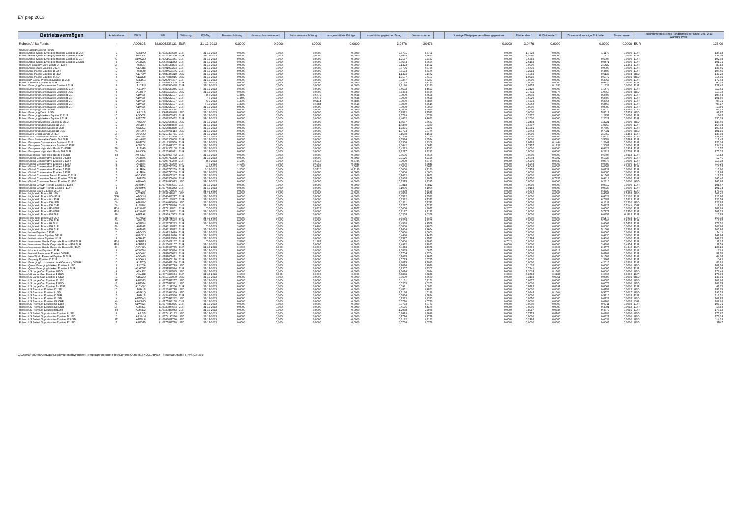EY prep 2013
| Betriebsvermögen | Anteilsklasse | WKN | ISIN | Währung | EX-Tag | Barausschüttung | davon schon versteuert | Substanzausschüttung | ausgeschüttete Erträge | ausschüttungsgleicher Ertrag | Gesamtsumme | | Sonstige Wertpapierveräußerungsgewinne | Dividenden * | Alt Dividende ** | Zinsen und sonstige Einkünfte | Zinsschranke | Rücknahmepreis eines Fondsanteils per Ende Dez. 2013 Währung Preis | |
| --- | --- | --- | --- | --- | --- | --- | --- | --- | --- | --- | --- | --- | --- | --- | --- | --- | --- | --- | --- |
| Robeco Afrika Fonds | - | A0Q6DB | NL0006238131 | EUR | 31-12-2013 | 0,0000 | 0,0000 | 0,0000 | 0,0000 | 3,0476 | 3,0476 | | 0,0000 | 3,0476 | 0,0000 | 0,0000 | 0,0000 | EUR | 126,09 |
| Robeco Capital Growth Funds | | | | | | | | | | | | | | | | | | | |
| Robeco Active Quant Emerging Markets Equities D EUR | D | A0NDKJ | LU0329355670 | EUR | 31-12-2013 | 0,0000 | 0,0000 | 0,0000 | 0,0000 | 2,8701 | 2,8701 | | 0,0000 | 1,7528 | 0,0000 | 1,1173 | 0,0000 | EUR | 126,18 |
| Robeco Active Quant Emerging Markets Equities I EUR | I | A0NDKK | LU0329356306 | EUR | 31-12-2013 | 0,0000 | 0,0000 | 0,0000 | 0,0000 | 3,7435 | 3,7435 | | 0,0000 | 2,5560 | 0,0000 | 1,1875 | 0,0000 | EUR | 131,08 |
| Robeco Active Quant Emerging Markets Equities G EUR | G | A1W2WJ | LU0951559441 | EUR | 31-12-2013 | 0,0000 | 0,0000 | 0,0000 | 0,0000 | 1,2187 | 1,2187 | | 0,0000 | 0,5882 | 0,0000 | 0,6305 | 0,0000 | EUR | 102,04 |
| Robeco Active Quant Emerging Markets Equities Z EUR | Z | A1JPZX | LU0665011342 | EUR | 31-12-2013 | 0,0000 | 0,0000 | 0,0000 | 0,0000 | 3,5654 | 3,5654 | | 0,0000 | 2,6183 | 0,0707 | 0,9471 | 0,0000 | EUR | 101,71 |
| Robeco All Strategy Euro Bonds DH EUR | DH | 988157 | LU0085135894 | EUR | 31-12-2013 | 0,0000 | 0,0000 | 0,0000 | 0,0000 | 2,1422 | 2,1422 | | 0,0000 | 0,0000 | 0,0000 | 2,1422 | 2,1251 | EUR | 80,82 |
| Robeco Asian Stars Equities D EUR | D | A1JGUS | LU0591059224 | EUR | 31-12-2013 | 0,0000 | 0,0000 | 0,0000 | 0,0000 | 0,5736 | 0,5736 | | 0,0000 | 0,5736 | 0,0000 | 0,0000 | 0,0000 | EUR | 128,65 |
| Robeco Asia-Pacific Equities D EUR | D | 988149 | LU0084617165 | EUR | 31-12-2013 | 0,0000 | 0,0000 | 0,0000 | 0,0000 | 0,8174 | 0,8174 | | 0,0000 | 0,2913 | 0,0000 | 0,4408 | 0,0000 | EUR | 106,66 |
| Robeco Asia-Pacific Equities D USD | D | A1J7SW | LU0487305319 | USD | 31-12-2013 | 0,0000 | 0,0000 | 0,0000 | 0,0000 | 1,1472 | 1,1472 | | 0,0000 | 0,4082 | 0,0000 | 0,6137 | 0,0004 | USD | 147,23 |
| Robeco Asia-Pacific Equities I USD | I | A1XDD8 | LU0875837915 | USD | 31-12-2013 | 0,0000 | 0,0000 | 0,0000 | 0,0000 | 1,7107 | 1,7107 | | 0,0000 | 1,0910 | 0,0000 | 0,5072 | 0,0001 | USD | 114,01 |
| Robeco BP Global Premium Equities D EUR | D | A0DL6G | LU0203975437 | EUR | 31-12-2013 | 0,0000 | 0,0000 | 0,0000 | 0,0000 | 0,3367 | 0,3367 | | 0,0000 | 0,0000 | 0,0000 | 0,3367 | 0,0000 | EUR | 172,54 |
| Robeco Chinese Equities D EUR | D | A0CA01 | LU0187077309 | EUR | 31-12-2013 | 0,0000 | 0,0000 | 0,0000 | 0,0000 | 0,4725 | 0,4725 | | 0,0000 | 0,0000 | 0,0000 | 0,4725 | 0,0000 | EUR | 60,18 |
| Robeco Emerging Conservative Equities I EUR | I | A1JJPN | LU0582530498 | EUR | 31-12-2013 | 0,0000 | 0,0000 | 0,0000 | 0,0000 | 4,2190 | 4,2190 | | 0,0000 | 3,0258 | 0,1383 | 1,1932 | 0,0000 | EUR | 121,43 |
| Robeco Emerging Conservative Equities D EUR | D | A1JJPP | LU0582533245 | EUR | 31-12-2013 | 0,0000 | 0,0000 | 0,0000 | 0,0000 | 3,4593 | 3,4593 | | 0,0000 | 2,3120 | 0,0000 | 1,1473 | 0,0000 | EUR | 119,51 |
| Robeco Emerging Conservative Equities I USD | I | A1T9FP | LU0821169231 | USD | 31-12-2013 | 0,0000 | 0,0000 | 0,0000 | 0,0000 | 3,8484 | 3,8484 | | 0,0000 | 2,7631 | 0,0076 | 1,0853 | 0,0003 | USD | 110,72 |
| Robeco Emerging Conservative Equities B EUR | B | A1WZJF | LU0582532197 | EUR | 8-3-2013 | 1,4400 | 0,0000 | 0,6772 | 0,7628 | 0,0000 | 0,7628 | | 0,0000 | 0,0502 | 0,0000 | 0,2608 | 0,0000 | EUR | 105,64 |
| Robeco Emerging Conservative Equities B EUR | B | A1WZJF | LU0582532197 | EUR | 7-6-2013 | 1,4400 | 0,0000 | 0,6772 | 0,7628 | 0,0000 | 0,7628 | | 0,0000 | 0,5020 | 0,0000 | 0,2608 | 0,0000 | EUR | 101,50 |
| Robeco Emerging Conservative Equities B EUR | B | A1WZJF | LU0582532197 | EUR | 6-9-2013 | 1,3000 | 0,0000 | 0,6114 | 0,6886 | 0,0000 | 0,6886 | | 0,0000 | 0,4532 | 0,0000 | 0,2354 | 0,0000 | EUR | 95,71 |
| Robeco Emerging Conservative Equities B EUR | B | A1WZJF | LU0582532197 | EUR | 6-12-2013 | 1,3200 | 0,0000 | 0,4684 | 0,8516 | 0,0000 | 0,8516 | | 0,0000 | 0,6063 | 0,0000 | 0,2453 | 0,0003 | EUR | 95,17 |
| Robeco Emerging Conservative Equities B EUR | B | A1WZJF | LU0582532197 | EUR | 31-12-2013 | 0,0000 | 0,0000 | 0,0000 | 0,0000 | 0,0000 | 0,0000 | | 0,0000 | 0,0000 | 0,0000 | 0,0000 | 0,0000 | EUR | 102,9 |
| Robeco Emerging Debt D EUR | D | A1J7P4 | LU0606403516 | EUR | 31-12-2013 | 0,0000 | 0,0000 | 0,0000 | 0,0000 | 4,9979 | 4,9979 | | 0,0000 | 0,0000 | 0,0000 | 4,9979 | 4,6966 | EUR | 95,17 |
| Robeco Emerging Debt I USD | I | A1J7LB | LU0611924928 | USD | 31-12-2013 | 0,0000 | 0,0000 | 0,0000 | 0,0000 | 5,8512 | 5,8512 | | 0,0000 | 0,0000 | 0,0000 | 5,8512 | 5,5279 | USD | 97,67 |
| Robeco Emerging Markets Equities D EUR | D | A0CATR | LU0187076913 | EUR | 31-12-2013 | 0,0000 | 0,0000 | 0,0000 | 0,0000 | 1,5799 | 1,5799 | | 0,0000 | 0,2977 | 0,0000 | 1,2758 | 0,0000 | EUR | 130,5 |
| Robeco Emerging Markets Equities I EUR | I | A0EQZE | LU0209325462 | EUR | 31-12-2013 | 0,0000 | 0,0000 | 0,0000 | 0,0000 | 4,4632 | 4,4632 | | 0,0000 | 2,2000 | 0,0000 | 2,2521 | 0,0000 | EUR | 230,39 |
| Robeco Emerging Markets Equities D USD | D | A0LFAV | LU0269635834 | USD | 31-12-2013 | 0,0000 | 0,0000 | 0,0000 | 0,0000 | 1,6687 | 1,6687 | | 0,0000 | 0,3404 | 0,0000 | 1,3221 | 0,0000 | USD | 135,59 |
| Robeco Emerging Stars Equities D EUR | D | A0LE9R | LU0254836850 | EUR | 31-12-2013 | 0,0000 | 0,0000 | 0,0000 | 0,0000 | 1,6360 | 1,6360 | | 0,0000 | 0,5607 | 0,0000 | 1,0753 | 0,0000 | EUR | 155,04 |
| Robeco Emerging Stars Equities I EUR | I | A0Q7KC | LU0254839870 | EUR | 31-12-2013 | 0,0000 | 0,0000 | 0,0000 | 0,0000 | 1,9271 | 1,9271 | | 0,0000 | 1,1581 | 0,0000 | 0,7690 | 0,0000 | EUR | 109,63 |
| Robeco Emerging Stars Equities D USD | D | A0RJ0R | LU0370708114 | USD | 31-12-2013 | 0,0000 | 0,0000 | 0,0000 | 0,0000 | 1,0774 | 1,0774 | | 0,0000 | 0,3743 | 0,0000 | 0,7031 | 0,0000 | USD | 101,16 |
| Robeco Euro Credit Bonds DH EUR | DH | A0D9JD | LU0213453771 | EUR | 31-12-2013 | 0,0000 | 0,0000 | 0,0000 | 0,0000 | 3,1659 | 3,1659 | | 0,0000 | 0,0000 | 0,0000 | 3,1659 | 3,1462 | EUR | 125,93 |
| Robeco Euro Government Bonds DH EUR | DH | A0D9JB | LU0213453268 | EUR | 31-12-2013 | 0,0000 | 0,0000 | 0,0000 | 0,0000 | 4,0770 | 4,0770 | | 0,0000 | 0,0000 | 0,0000 | 4,0770 | 4,0391 | EUR | 134,82 |
| Robeco Euro Sustainable Credits DH EUR | DH | A1H4KW | LU0503372608 | EUR | 31-12-2013 | 0,0000 | 0,0000 | 0,0000 | 0,0000 | 3,5584 | 3,5584 | | 0,0000 | 0,0000 | 0,0000 | 3,5584 | 3,5584 | EUR | 117,45 |
| Robeco European Conservative Equities I EUR | I | A0MXTK | LU0312333569 | EUR | 31-12-2013 | 0,0000 | 0,0000 | 0,0000 | 0,0000 | 3,3306 | 3,3306 | | 0,0000 | 2,0863 | 0,1444 | 1,2341 | 0,0000 | EUR | 125,14 |
| Robeco European Conservative Equities D EUR | D | A0NC7K | LU0339661307 | EUR | 31-12-2013 | 0,0000 | 0,0000 | 0,0000 | 0,0000 | 3,0642 | 3,0642 | | 0,0000 | 1,7457 | 0,1839 | 1,3087 | 0,0000 | EUR | 134,19 |
| Robeco European High Yield Bonds ZH EUR | ZH | A1T94S | LU0834379108 | EUR | 31-12-2013 | 0,0000 | 0,0000 | 0,0000 | 0,0000 | 6,4323 | 6,4323 | | 0,0000 | 0,0000 | 0,0000 | 6,4323 | 6,3924 | EUR | 113,57 |
| Robeco European High Yield Bonds DH EUR | DH | A0HGD6 | LU0226953981 | EUR | 31-12-2013 | 0,0000 | 0,0000 | 0,0000 | 0,0000 | 8,2217 | 8,2217 | | 0,0000 | 0,0000 | 0,0000 | 8,2217 | 8,1708 | EUR | 175,32 |
| Robeco European High Yield Bonds IH EUR | IH | A0HGD7 | LU0226955762 | EUR | 31-12-2013 | 0,0000 | 0,0000 | 0,0000 | 0,0000 | 9,5506 | 9,5506 | | 0,0000 | 0,0000 | 0,0000 | 9,5506 | 9,4914 | EUR | 184,3 |
| Robeco Global Conservative Equities D EUR | D | A1JRK5 | LU0705782398 | EUR | 31-12-2013 | 0,0000 | 0,0000 | 0,0000 | 0,0000 | 2,9126 | 2,9126 | | 0,0000 | 2,6004 | 0,1992 | 0,1338 | 0,0000 | EUR | 127,5 |
| Robeco Global Conservative Equities B EUR | B | A1JRK4 | LU0705780269 | EUR | 8-3-2013 | 1,1800 | 0,0000 | 0,5016 | 0,6784 | 0,0000 | 0,6784 | | 0,0000 | 0,6206 | 0,0620 | 0,0578 | 0,0000 | EUR | 118,38 |
| Robeco Global Conservative Equities B EUR | B | A1JRK4 | LU0705780269 | EUR | 7-6-2013 | 1,1900 | 0,0000 | 0,5059 | 0,6841 | 0,0000 | 0,6841 | | 0,0000 | 0,6258 | 0,0000 | 0,0583 | 0,0000 | EUR | 115,26 |
| Robeco Global Conservative Equities B EUR | B | A1JRK4 | LU0705780269 | EUR | 6-9-2013 | 1,1500 | 0,0000 | 0,4889 | 0,6611 | 0,0000 | 0,6611 | | 0,0000 | 0,6048 | 0,0000 | 0,0563 | 0,0000 | EUR | 115,25 |
| Robeco Global Conservative Equities B EUR | B | A1JRK4 | LU0705780269 | EUR | 6-12-2013 | 1,2000 | 0,0000 | 0,3810 | 0,8190 | 0,0000 | 0,8190 | | 0,0000 | 0,7459 | 0,0000 | 0,0731 | 0,0000 | EUR | 115,90 |
| Robeco Global Conservative Equities B EUR | B | A1JRK4 | LU0705780269 | EUR | 31-12-2013 | 0,0000 | 0,0000 | 0,0000 | 0,0000 | 0,0000 | 0,0000 | | 0,0000 | 0,0000 | 0,0000 | 0,0000 | 0,0000 | EUR | 117,64 |
| Robeco Global Consumer Trends Equities D EUR | D | A0CA0W | LU0187079347 | EUR | 31-12-2013 | 0,0000 | 0,0000 | 0,0000 | 0,0000 | 0,1662 | 0,1662 | | 0,0000 | 0,0000 | 0,0000 | 0,1662 | 0,0000 | EUR | 118,75 |
| Robeco Global Consumer Trends Equities Z EUR | Z | A0RJZ9 | LU0363372490 | EUR | 31-12-2013 | 0,0000 | 0,0000 | 0,0000 | 0,0000 | 2,2968 | 2,2968 | | 0,0000 | 1,8650 | 0,7935 | 0,4318 | 0,0000 | EUR | 245,46 |
| Robeco Global Consumer Trends Equities D USD | D | A1H4AS | LU0554840073 | USD | 31-12-2013 | 0,0000 | 0,0000 | 0,0000 | 0,0000 | 0,2315 | 0,2315 | | 0,0000 | 0,0000 | 0,0000 | 0,2315 | 0,0000 | USD | 165,98 |
| Robeco Global Growth Trends Equities D EUR | D | A1W6M7 | LU0974293671 | EUR | 31-12-2013 | 0,0000 | 0,0000 | 0,0000 | 0,0000 | 0,0812 | 0,0812 | | 0,0000 | 0,0000 | 0,0000 | 0,0812 | 0,0000 | EUR | 101,67 |
| Robeco Global Growth Trends Equities I EUR | I | A1W6M6 | LU0974293242 | EUR | 31-12-2013 | 0,0000 | 0,0000 | 0,0000 | 0,0000 | 0,1006 | 0,1006 | | 0,0000 | 0,0183 | 0,0000 | 0,0823 | 0,0000 | EUR | 101,74 |
| Robeco Global Stars Equities D EUR | D | A0YFGU | LU0387754996 | EUR | 31-12-2013 | 0,0000 | 0,0000 | 0,0000 | 0,0000 | 0,8499 | 0,8499 | | 0,0000 | 0,5779 | 0,0000 | 0,2720 | 0,0000 | EUR | 178,35 |
| Robeco High Yield Bonds IH USD | IH | A0YFGL | LU0398248921 | USD | 31-12-2013 | 0,0000 | 0,0000 | 0,0000 | 0,0000 | 9,4568 | 9,4568 | | 0,0000 | 0,0000 | 0,0000 | 9,4568 | 9,5676 | USD | 209,42 |
| Robeco High Yield Bonds 0DH EUR | 0DH | A1C63H | LU0545439217 | EUR | 31-12-2013 | 0,0000 | 0,0000 | 0,0000 | 0,0000 | 6,6522 | 6,6522 | | 0,0000 | 0,0000 | 0,0000 | 6,6522 | 6,7120 | EUR | 126,96 |
| Robeco High Yield Bonds 0IH EUR | 0IH | A1H5G3 | LU0570123827 | EUR | 31-12-2013 | 0,0000 | 0,0000 | 0,0000 | 0,0000 | 6,7382 | 6,7382 | | 0,0000 | 0,0000 | 0,0000 | 6,7382 | 6,5313 | EUR | 123,54 |
| Robeco High Yield Bonds DH USD | DH | A1H9VV | LU0594695099 | USD | 31-12-2013 | 0,0000 | 0,0000 | 0,0000 | 0,0000 | 6,1211 | 6,1211 | | 0,0000 | 0,0000 | 0,0000 | 6,1211 | 6,2210 | USD | 123,65 |
| Robeco High Yield Bonds DH CHF | DH | A1JVWK | LU0677789876 | CHF | 31-12-2013 | 0,0000 | 0,0000 | 0,0000 | 0,0000 | 5,6227 | 5,6227 | | 0,0000 | 0,0000 | 0,0000 | 5,6227 | 5,7141 | CHF | 117,92 |
| Robeco High Yield Bonds IEH EUR | IEH | A1JXWW | LU0779184851 | EUR | 7-6-2013 | 3,0800 | 0,0000 | 2,8723 | 0,2077 | 0,0000 | 0,2077 | | 0,2077 | 0,0000 | 0,0000 | 0,0000 | 0,0000 | EUR | 102,69 |
| Robeco High Yield Bonds IEH EUR | IEH | A1JXWW | LU0779184851 | EUR | 31-12-2013 | 0,0000 | 0,0000 | 0,0000 | 0,0000 | 5,7177 | 5,7177 | | 0,0000 | 0,0000 | 0,0000 | 5,7177 | 5,7850 | EUR | 107,23 |
| Robeco High Yield Bonds FH EUR | FH | A1KDAL | LU0792910563 | EUR | 31-12-2013 | 0,0000 | 0,0000 | 0,0000 | 0,0000 | 6,0358 | 6,0358 | | 0,0000 | 0,0000 | 0,0000 | 6,0358 | 6,1113 | EUR | 115,89 |
| Robeco High Yield Bonds ZH EUR | ZH | A0YFG2 | LU0301741434 | EUR | 31-12-2013 | 0,0000 | 0,0000 | 0,0000 | 0,0000 | 9,5175 | 9,5175 | | 0,0000 | 0,0000 | 0,0000 | 9,5175 | 9,5933 | EUR | 165,38 |
| Robeco High Yield Bonds DH EUR | DH | 988158 | LU0085136942 | EUR | 31-12-2013 | 0,0000 | 0,0000 | 0,0000 | 0,0000 | 5,7205 | 5,7205 | | 0,0000 | 0,0000 | 0,0000 | 5,7205 | 5,8135 | EUR | 119,67 |
| Robeco High Yield Bonds IH EUR | IH | A0F61M | LU0227757233 | EUR | 31-12-2013 | 0,0000 | 0,0000 | 0,0000 | 0,0000 | 9,4568 | 9,4568 | | 0,0000 | 0,0000 | 0,0000 | 9,4568 | 9,5676 | EUR | 179,52 |
| Robeco High Yield Bonds EH EUR | EH | A0JC4P | LU0243182812 | EUR | 7-6-2013 | 3,0900 | 0,0000 | 2,6100 | 0,4800 | 0,0000 | 0,4800 | | 0,4800 | 0,0000 | 0,0000 | 0,0000 | 0,0000 | EUR | 102,66 |
| Robeco High Yield Bonds EH EUR | EH | A0JC4P | LU0243182812 | EUR | 31-12-2013 | 0,0000 | 0,0000 | 0,0000 | 0,0000 | 5,1664 | 5,1664 | | 0,0000 | 0,0000 | 0,0000 | 5,1664 | 5,2506 | EUR | 106,86 |
| Robeco Indian Equities D EUR | D | A1C43D | LU0491217419 | EUR | 31-12-2013 | 0,0000 | 0,0000 | 0,0000 | 0,0000 | 0,0000 | 0,0000 | | 0,0000 | 0,0000 | 0,0000 | 0,0000 | 0,0000 | EUR | 84,11 |
| Robeco Infrastructure Equities D EUR | D | A0RCXU | LU0368812086 | EUR | 31-12-2013 | 0,0000 | 0,0000 | 0,0000 | 0,0000 | 0,4430 | 0,4430 | | 0,0000 | 0,0000 | 0,0000 | 0,4430 | 0,0000 | EUR | 141,94 |
| Robeco Infrastructure Equities I EUR | I | A0RC4T | LU0368812599 | EUR | 31-12-2013 | 0,0000 | 0,0000 | 0,0000 | 0,0000 | 0,7587 | 0,7587 | | 0,0000 | 0,2894 | 0,0000 | 0,4693 | 0,0000 | EUR | 147,23 |
| Robeco Investment Grade Corporate Bonds IEH EUR | IEH | A0RMZJ | LU0425027157 | EUR | 7-6-2013 | 2,8300 | 0,0000 | 2,1287 | 0,7013 | 0,0000 | 0,7013 | | 0,7013 | 0,0000 | 0,0000 | 0,0000 | 0,0000 | EUR | 111,15 |
| Robeco Investment Grade Corporate Bonds IEH EUR | IEH | A0RMZJ | LU0425027157 | EUR | 31-12-2013 | 0,0000 | 0,0000 | 0,0000 | 0,0000 | 3,4992 | 3,4992 | | 0,0000 | 0,0000 | 0,0000 | 3,4992 | 3,4954 | EUR | 111,59 |
| Robeco Investment Grade Corporate Bonds DH EUR | DH | A0RNKA | LU0427063705 | EUR | 31-12-2013 | 0,0000 | 0,0000 | 0,0000 | 0,0000 | 3,4678 | 3,4678 | | 0,0000 | 0,0000 | 0,0000 | 3,4678 | 3,4640 | EUR | 129,29 |
| Robeco Momentum Equities I EUR | I | A1W05M | LU0803250884 | EUR | 31-12-2013 | 0,0000 | 0,0000 | 0,0000 | 0,0000 | 1,0865 | 1,0865 | | 0,0000 | 0,9648 | 0,0618 | 0,0249 | 0,0000 | EUR | 123,9 |
| Robeco Natural Resources Equities D EUR | D | A0CA0Y | LU0187079693 | EUR | 31-12-2013 | 0,0000 | 0,0000 | 0,0000 | 0,0000 | 0,6704 | 0,6704 | | 0,0000 | 0,0000 | 0,0000 | 0,6704 | 0,0000 | EUR | 81,76 |
| Robeco New World Financial Equities D EUR | D | A0CA0S | LU0187077481 | EUR | 31-12-2013 | 0,0000 | 0,0000 | 0,0000 | 0,0000 | 0,1695 | 0,1695 | | 0,0000 | 0,0000 | 0,0000 | 0,1602 | 0,0000 | EUR | 44,08 |
| Robeco Property Equities D EUR | D | A0CA0U | LU0187079180 | EUR | 31-12-2013 | 0,0000 | 0,0000 | 0,0000 | 0,0000 | 2,0795 | 2,0795 | | 0,0000 | 0,0000 | 0,0000 | 1,3869 | 0,0000 | EUR | 104,2 |
| Robeco Emerging Lux-o-rente Local Currency D EUR | D | A1J7TQ | LU0862488169 | EUR | 31-12-2013 | 0,0000 | 0,0000 | 0,0000 | 0,0000 | 4,2015 | 4,2015 | | 0,0000 | 0,0000 | 0,0000 | 4,2015 | 4,2602 | EUR | 83,63 |
| Robeco Quant Emerging Markets Equities I USD | I | A1J7YA | LU0746585719 | USD | 31-12-2013 | 0,0000 | 0,0000 | 0,0000 | 0,0000 | 2,1026 | 2,1026 | | 0,0000 | 2,1026 | 0,0000 | 0,0000 | 0,0000 | USD | 101,54 |
| Robeco Quant Emerging Markets Equities I EUR | I | A1XD6W | LU0951559524 | EUR | 31-12-2013 | 0,0000 | 0,0000 | 0,0000 | 0,0000 | 0,7307 | 0,7307 | | 0,0000 | 0,7241 | 0,0000 | 0,0066 | 0,0000 | EUR | 100,68 |
| Robeco US Large Cap Equities I USD | I | A0YJEY | LU0474363545 | USD | 31-12-2013 | 0,0000 | 0,0000 | 0,0000 | 0,0000 | 1,3014 | 1,3014 | | 0,0000 | 1,3014 | 0,1603 | 0,0000 | 0,0000 | USD | 178,49 |
| Robeco US Large Cap Equities D EUR | D | A0YJEZ | LU0474363974 | EUR | 31-12-2013 | 0,0000 | 0,0000 | 0,0000 | 0,0000 | 0,3838 | 0,3838 | | 0,0000 | 0,3838 | 0,0288 | 0,0000 | 0,0000 | EUR | 179,05 |
| Robeco US Large Cap Equities D USD | D | A1CZ2Q | LU0510167009 | USD | 31-12-2013 | 0,0000 | 0,0000 | 0,0000 | 0,0000 | 0,3630 | 0,3630 | | 0,0000 | 0,3192 | 0,0351 | 0,0305 | 0,0001 | USD | 148,91 |
| Robeco US Large Cap Equities IE USD | IE | A1W6F3 | LU0975848267 | USD | 31-12-2013 | 0,0000 | 0,0000 | 0,0000 | 0,0000 | 0,1161 | 0,1161 | | 0,0000 | 0,0977 | 0,0000 | 0,0085 | 0,0000 | USD | 109,96 |
| Robeco US Large Cap Equities E USD | E | A1W6F4 | LU0975848341 | USD | 31-12-2013 | 0,0000 | 0,0000 | 0,0000 | 0,0000 | 0,0203 | 0,0203 | | 0,0000 | 0,0000 | 0,0000 | 0,0079 | 0,0000 | USD | 109,78 |
| Robeco US Large Cap Equities DH EUR | DH | A1CYQY | LU0510167264 | EUR | 31-12-2013 | 0,0000 | 0,0000 | 0,0000 | 0,0000 | 0,0991 | 0,0991 | | 0,0000 | 0,0883 | 0,0391 | 0,0061 | 0,0000 | EUR | 47,73 |
| Robeco US Premium Equities D USD | D | A0F61P | LU0226953718 | USD | 31-12-2013 | 0,0000 | 0,0000 | 0,0000 | 0,0000 | 0,4851 | 0,4851 | | 0,0000 | 0,0000 | 0,0000 | 0,4752 | 0,0015 | USD | 182,79 |
| Robeco US Premium Equities I USD | I | A0F61Q | LU0226954369 | USD | 31-12-2013 | 0,0000 | 0,0000 | 0,0000 | 0,0000 | 1,5136 | 1,5136 | | 0,0000 | 0,9348 | 0,1604 | 0,5670 | 0,0017 | USD | 196,53 |
| Robeco US Premium Equities D EUR | D | A0F61P | LU0434928536 | EUR | 31-12-2013 | 0,0000 | 0,0000 | 0,0000 | 0,0000 | 0,5834 | 0,5834 | | 0,0000 | 0,0000 | 0,0000 | 0,5716 | 0,0018 | EUR | 219,51 |
| Robeco US Premium Equities K USD | K | A1W6W3 | LU0975849232 | USD | 31-12-2013 | 0,0000 | 0,0000 | 0,0000 | 0,0000 | 0,1323 | 0,1323 | | 0,0000 | 0,0550 | 0,0000 | 0,0722 | 0,0002 | USD | 108,85 |
| Robeco US Premium Equities KH CHF | KH | A1W9MD | LU0975849158 | CHF | 31-12-2013 | 0,0000 | 0,0000 | 0,0000 | 0,0000 | 0,0770 | 0,0770 | | 0,0000 | 0,0000 | 0,0000 | 0,0709 | 0,0002 | CHF | 108,69 |
| Robeco US Premium Equities KH EUR | KH | A1W6W4 | LU0975849075 | EUR | 31-12-2013 | 0,0000 | 0,0000 | 0,0000 | 0,0000 | 0,0773 | 0,0773 | | 0,0000 | 0,0000 | 0,0000 | 0,0711 | 0,0002 | EUR | 108,71 |
| Robeco US Premium Equities DH EUR | DH | A0M1D1 | LU0320896664 | EUR | 31-12-2013 | 0,0000 | 0,0000 | 0,0000 | 0,0000 | 0,4175 | 0,4175 | | 0,0000 | 0,0000 | 0,0000 | 0,4091 | 0,0013 | EUR | 163,2 |
| Robeco US Premium Equities IH EUR | IH | A0M1D2 | LU0320897043 | EUR | 31-12-2013 | 0,0000 | 0,0000 | 0,0000 | 0,0000 | 1,2988 | 1,2988 | | 0,0000 | 0,8017 | 0,0834 | 0,4872 | 0,0015 | EUR | 175,13 |
| Robeco US Select Opportunities Equities I USD | I | A1J2I5 | LU0674140123 | USD | 31-12-2013 | 0,0000 | 0,0000 | 0,0000 | 0,0000 | 0,9619 | 0,9619 | | 0,0000 | 0,7778 | 0,0105 | 0,0183 | 0,0000 | USD | 175,67 |
| Robeco US Select Opportunities Equities D USD | D | A1JKVM | LU0674140396 | USD | 31-12-2013 | 0,0000 | 0,0000 | 0,0000 | 0,0000 | 0,1776 | 0,1776 | | 0,0000 | 0,0000 | 0,0000 | 0,0327 | 0,0000 | USD | 172,14 |
| Robeco US Select Opportunities Equities IE USD | IE | A1W4L8 | LU0963031736 | USD | 31-12-2013 | 0,0000 | 0,0000 | 0,0000 | 0,0000 | 0,3192 | 0,3192 | | 0,0000 | 0,2466 | 0,0000 | 0,0034 | 0,0000 | USD | 114,29 |
| Robeco US Select Opportunities Equities E USD | E | A1W6F5 | LU0975848770 | USD | 31-12-2013 | 0,0000 | 0,0000 | 0,0000 | 0,0000 | 0,0766 | 0,0766 | | 0,0000 | 0,0000 | 0,0000 | 0,0049 | 0,0000 | USD | 110,7 |
C:\Users\fra0040\AppData\Local\Microsoft\Windows\Temporary Internet Files\Content.Outlook\2IKQO1HP\EY_SteuerDeutschl | 5InvStGes.xls